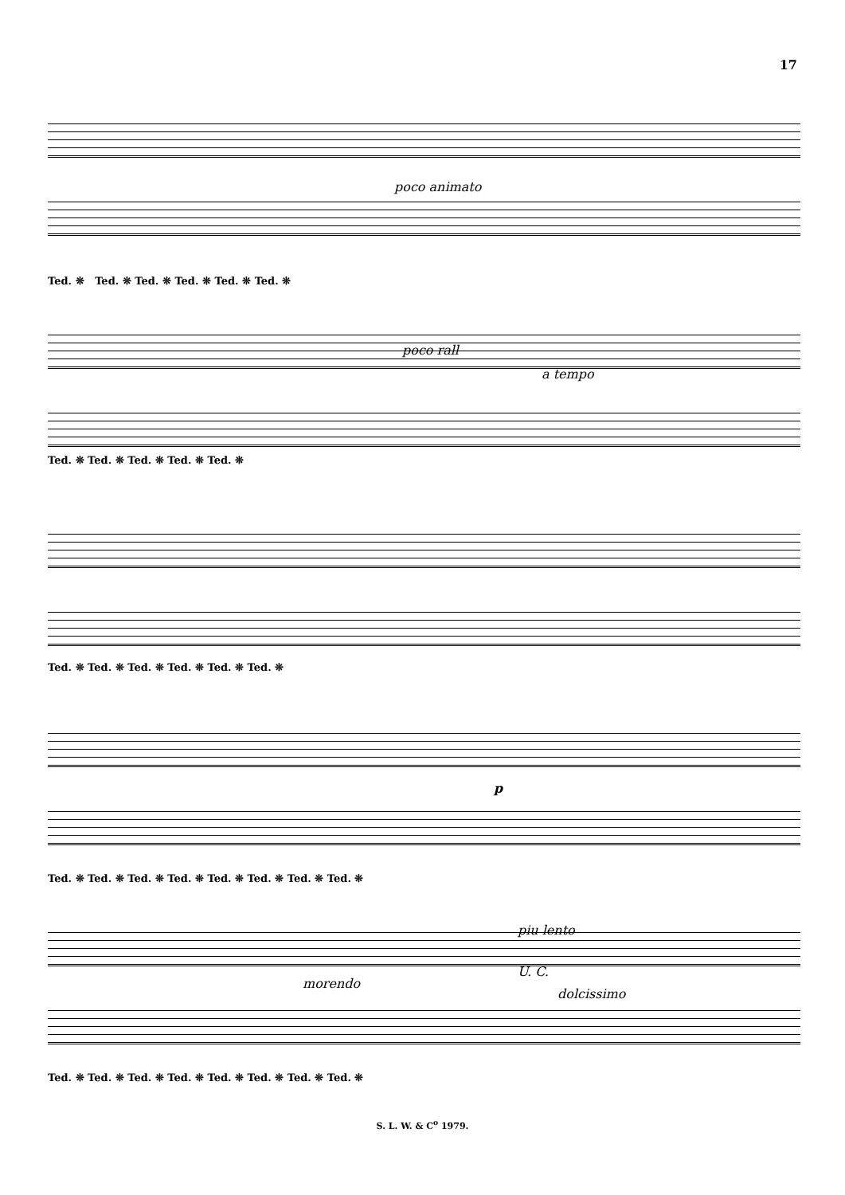17
poco animato
Ted. ❊ Ted. ❊ Ted. ❊ Ted. ❊ Ted. ❊ Ted. ❊
poco rall
a tempo
Ted. ❊ Ted. ❊ Ted. ❊ Ted. ❊ Ted. ❊
Ted. ❊ Ted. ❊ Ted. ❊ Ted. ❊ Ted. ❊ Ted. ❊
p
Ted. ❊ Ted. ❊ Ted. ❊ Ted. ❊ Ted. ❊ Ted. ❊ Ted. ❊ Ted. ❊
piu lento
morendo
U. C.
dolcissimo
Ted. ❊ Ted. ❊ Ted. ❊ Ted. ❊ Ted. ❊ Ted. ❊ Ted. ❊ Ted. ❊
S. L. W. & C<sup>o</sup> 1979.